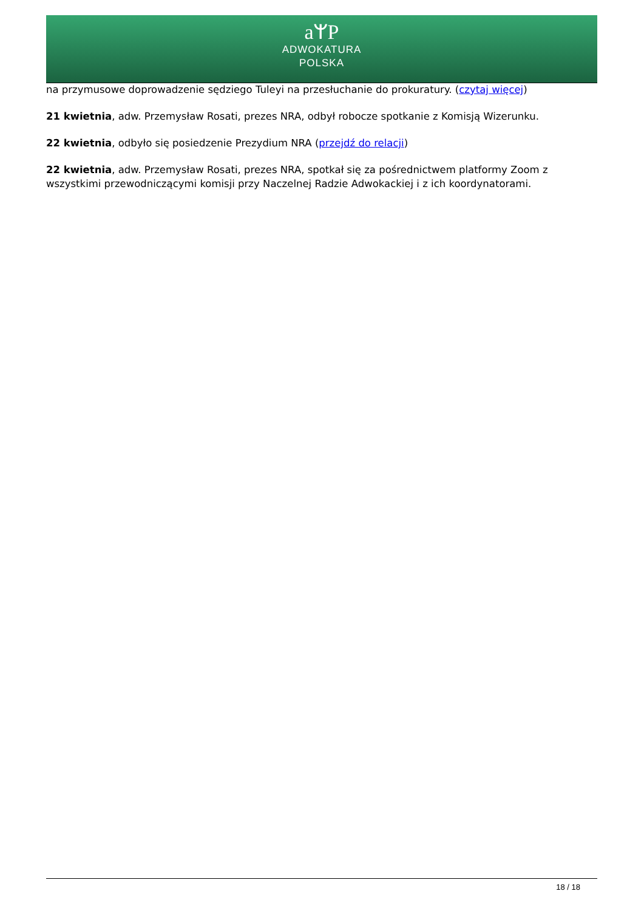aᛘP
ADWOKATURA
POLSKA
na przymusowe doprowadzenie sędziego Tuleyi na przesłuchanie do prokuratury. (czytaj więcej)
21 kwietnia, adw. Przemysław Rosati, prezes NRA, odbył robocze spotkanie z Komisją Wizerunku.
22 kwietnia, odbyło się posiedzenie Prezydium NRA (przejdź do relacji)
22 kwietnia, adw. Przemysław Rosati, prezes NRA, spotkał się za pośrednictwem platformy Zoom z wszystkimi przewodniczącymi komisji przy Naczelnej Radzie Adwokackiej i z ich koordynatorami.
18 / 18